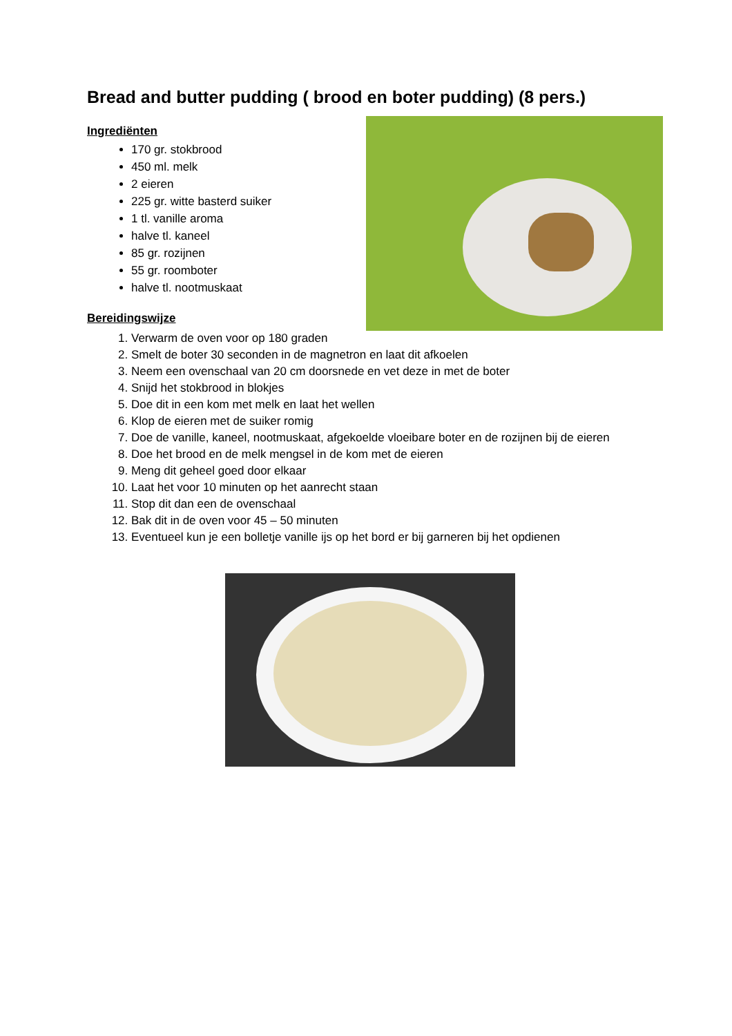Bread and butter pudding ( brood en boter pudding) (8 pers.)
Ingrediënten
170 gr. stokbrood
450 ml. melk
2 eieren
225 gr. witte basterd suiker
1 tl. vanille aroma
halve tl. kaneel
85 gr. rozijnen
55 gr. roomboter
halve tl. nootmuskaat
Bereidingswijze
1. Verwarm de oven voor op 180 graden
2. Smelt de boter 30 seconden in de magnetron en laat dit afkoelen
3. Neem een ovenschaal van 20 cm doorsnede en vet deze in met de boter
4. Snijd het stokbrood in blokjes
5. Doe dit in een kom met melk en laat het wellen
6. Klop de eieren met de suiker romig
7. Doe de vanille, kaneel, nootmuskaat, afgekoelde vloeibare boter en de rozijnen bij de eieren
8. Doe het brood en de melk mengsel in de kom met de eieren
9. Meng dit geheel goed door elkaar
10. Laat het voor 10 minuten op het aanrecht staan
11. Stop dit dan een de ovenschaal
12. Bak dit in de oven voor 45 – 50 minuten
13. Eventueel kun je een bolletje vanille ijs op het bord er bij garneren bij het opdienen